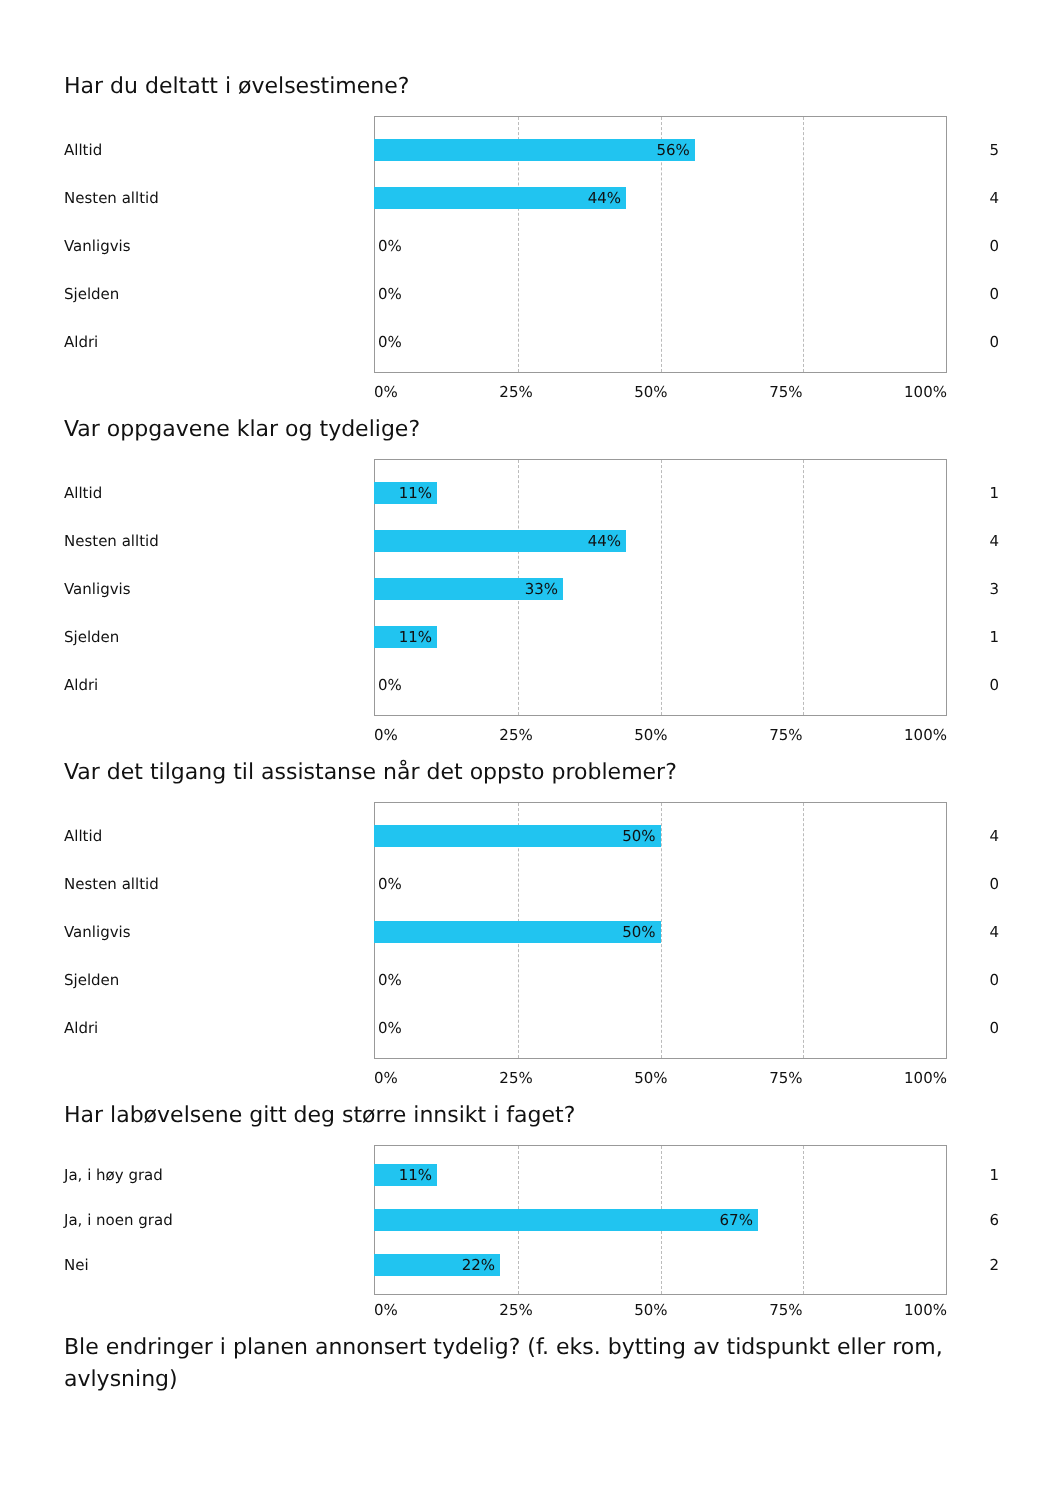Har du deltatt i øvelsestimene?
Alltid
56%
5
Nesten alltid
44%
4
Vanligvis 0% 0
Sjelden 0% 0
Aldri 0% 0
0% 25% 50% 75% 100%
Var oppgavene klar og tydelige?
Alltid
11%
1
Nesten alltid
44%
4
Vanligvis
33%
3
Sjelden
11%
1
Aldri 0% 0
0% 25% 50% 75% 100%
Var det tilgang til assistanse når det oppsto problemer?
Alltid
50%
4
Nesten alltid 0% 0
Vanligvis
50%
4
Sjelden 0% 0
Aldri 0% 0
0% 25% 50% 75% 100%
Har labøvelsene gitt deg større innsikt i faget?
Ja, i høy grad
11%
1
Ja, i noen grad
67%
6
Nei
22%
2
0% 25% 50% 75% 100%
Ble endringer i planen annonsert tydelig? (f. eks. bytting av tidspunkt eller rom, avlysning)